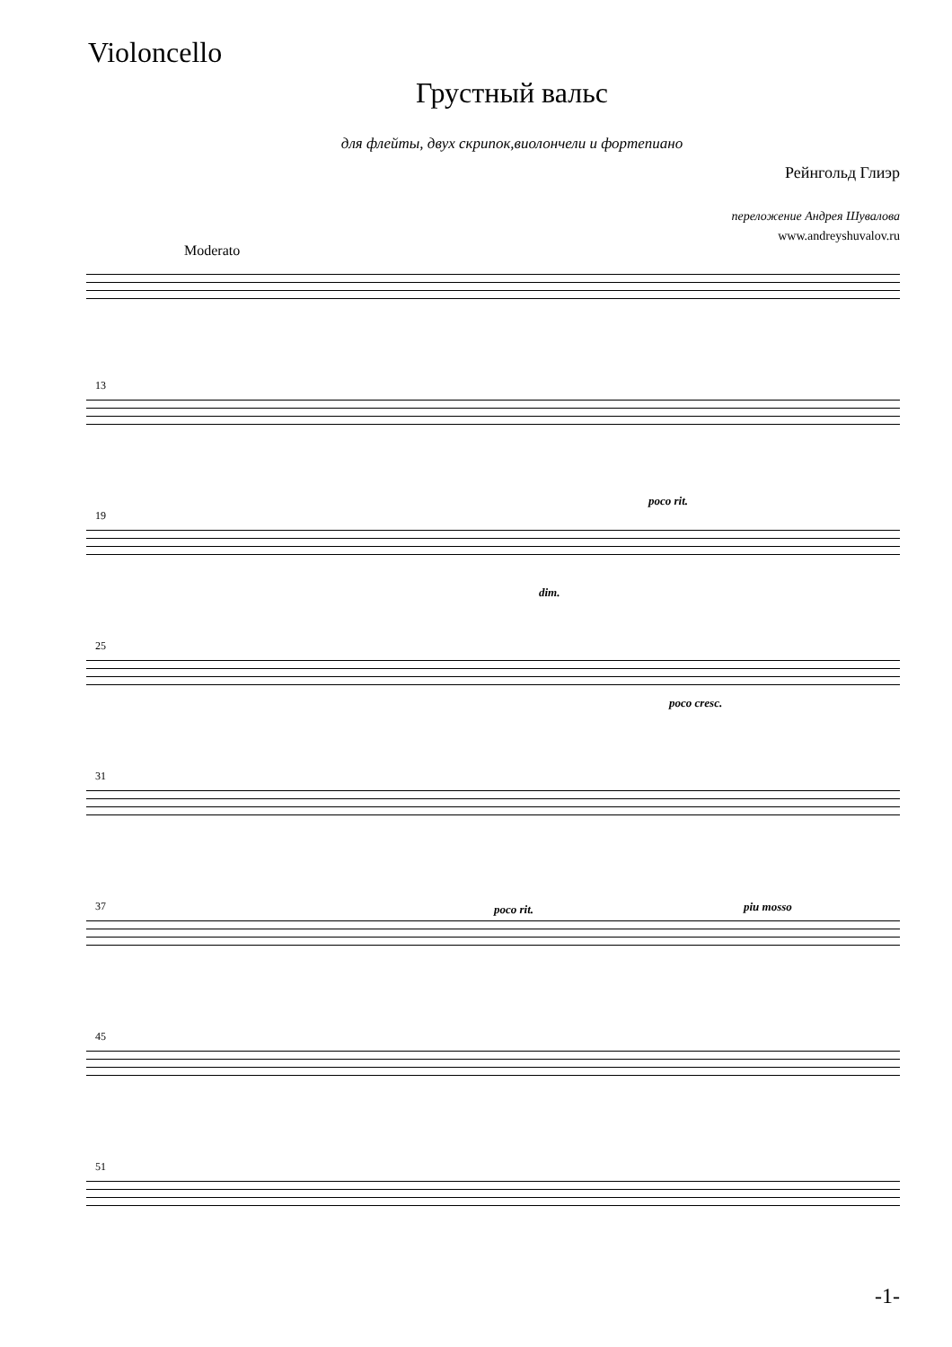Violoncello
Грустный вальс
для флейты, двух скрипок,виолончели и фортепиано
Рейнгольд Глиэр
переложение Андрея Шувалова
www.andreyshuvalov.ru
Moderato
13
poco rit.
19
dim.
25
poco cresc.
31
37 poco rit. piu mosso
45
51
-1-